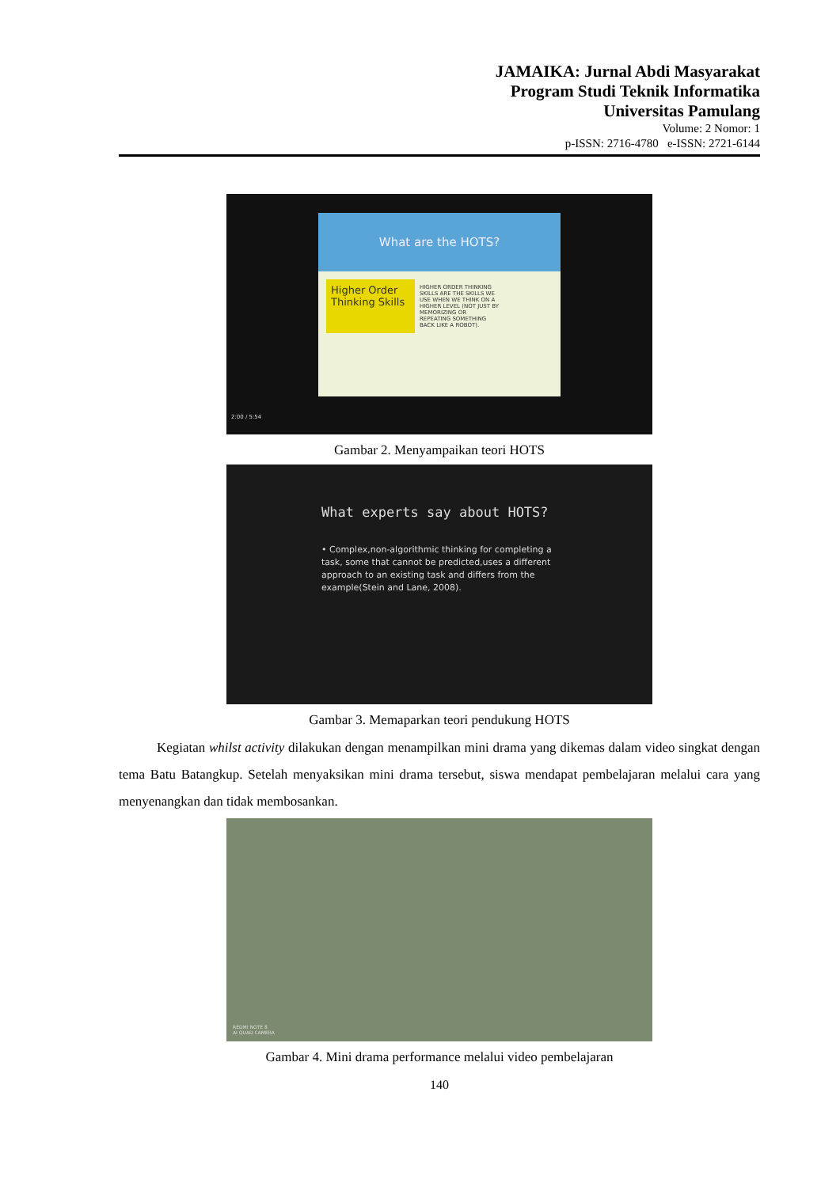JAMAIKA: Jurnal Abdi Masyarakat
Program Studi Teknik Informatika
Universitas Pamulang
Volume: 2 Nomor: 1
p-ISSN: 2716-4780 e-ISSN: 2721-6144
What are the HOTS?
Higher Order Thinking Skills
HIGHER ORDER THINKING SKILLS ARE THE SKILLS WE USE WHEN WE THINK ON A HIGHER LEVEL (NOT JUST BY MEMORIZING OR REPEATING SOMETHING BACK LIKE A ROBOT).
2:00 / 5:54
Gambar 2. Menyampaikan teori HOTS
What experts say about HOTS?
• Complex,non-algorithmic thinking for completing a task, some that cannot be predicted,uses a different approach to an existing task and differs from the example(Stein and Lane, 2008).
Gambar 3. Memaparkan teori pendukung HOTS
Kegiatan whilst activity dilakukan dengan menampilkan mini drama yang dikemas dalam video singkat dengan tema Batu Batangkup. Setelah menyaksikan mini drama tersebut, siswa mendapat pembelajaran melalui cara yang menyenangkan dan tidak membosankan.
REDMI NOTE 8
AI QUAD CAMERA
Gambar 4. Mini drama performance melalui video pembelajaran
140